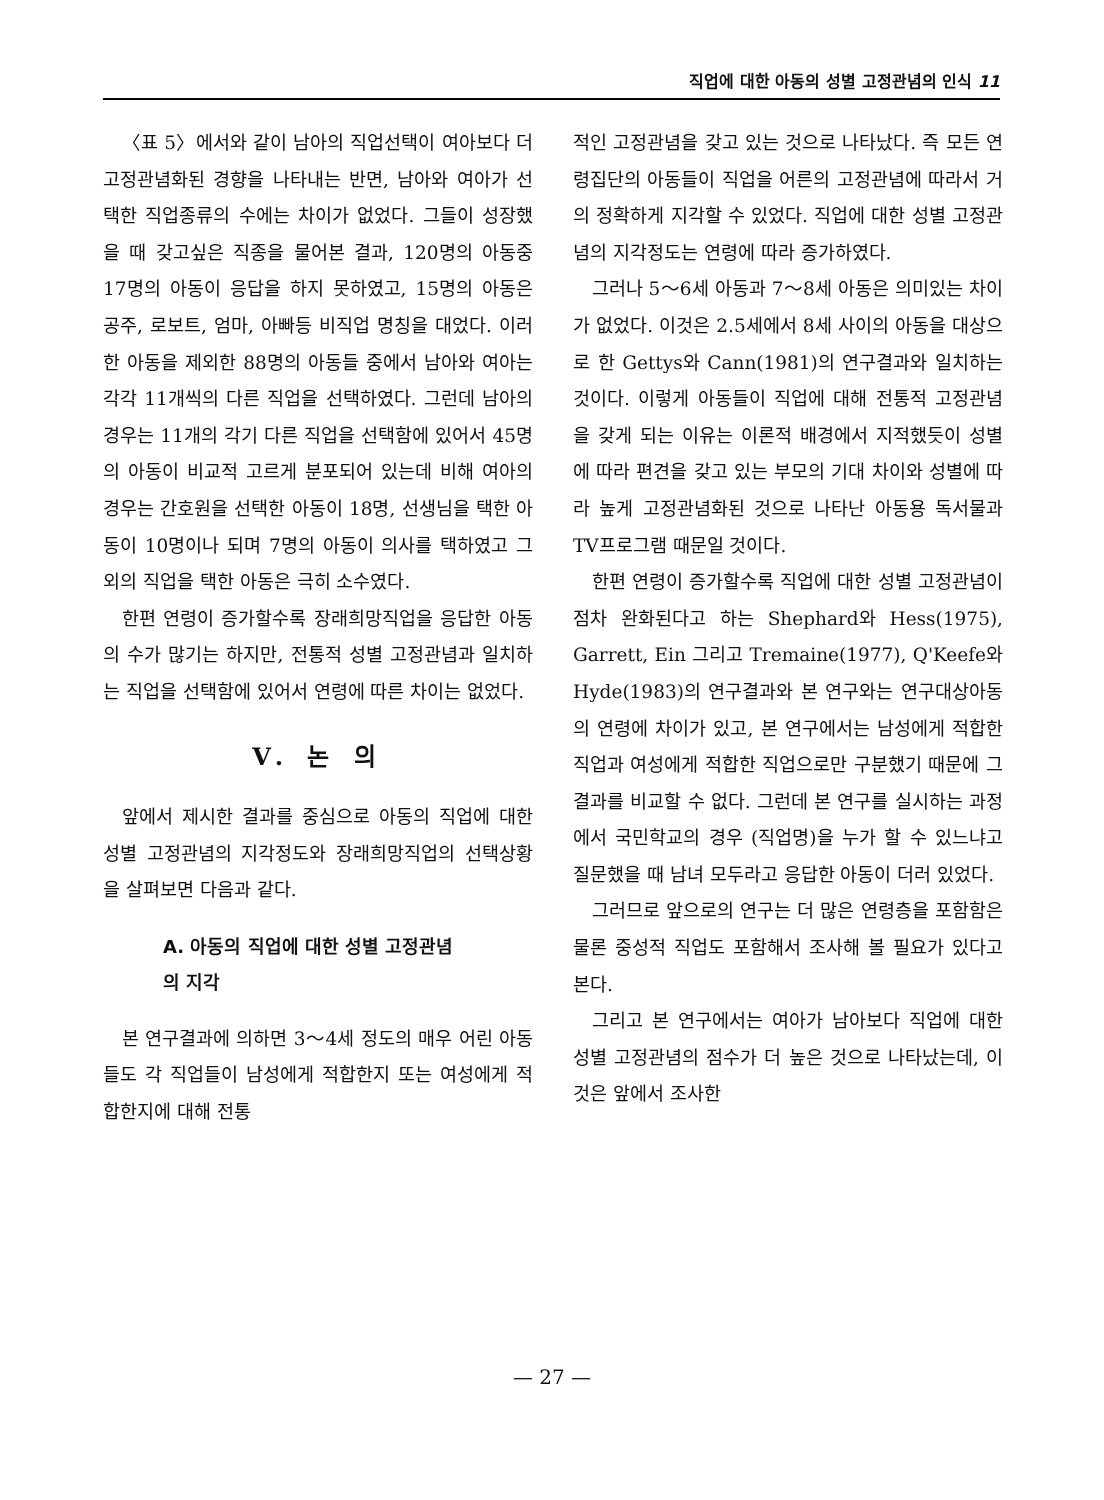직업에 대한 아동의 성별 고정관념의 인식 11
〈표 5〉에서와 같이 남아의 직업선택이 여아보다 더 고정관념화된 경향을 나타내는 반면, 남아와 여아가 선택한 직업종류의 수에는 차이가 없었다. 그들이 성장했을 때 갖고싶은 직종을 물어본 결과, 120명의 아동중 17명의 아동이 응답을 하지 못하였고, 15명의 아동은 공주, 로보트, 엄마, 아빠등 비직업 명칭을 대었다. 이러한 아동을 제외한 88명의 아동들 중에서 남아와 여아는 각각 11개씩의 다른 직업을 선택하였다. 그런데 남아의 경우는 11개의 각기 다른 직업을 선택함에 있어서 45명의 아동이 비교적 고르게 분포되어 있는데 비해 여아의 경우는 간호원을 선택한 아동이 18명, 선생님을 택한 아동이 10명이나 되며 7명의 아동이 의사를 택하였고 그 외의 직업을 택한 아동은 극히 소수였다.
한편 연령이 증가할수록 장래희망직업을 응답한 아동의 수가 많기는 하지만, 전통적 성별 고정관념과 일치하는 직업을 선택함에 있어서 연령에 따른 차이는 없었다.
V. 논 의
앞에서 제시한 결과를 중심으로 아동의 직업에 대한 성별 고정관념의 지각정도와 장래희망직업의 선택상황을 살펴보면 다음과 같다.
A. 아동의 직업에 대한 성별 고정관념
의 지각
본 연구결과에 의하면 3～4세 정도의 매우 어린 아동들도 각 직업들이 남성에게 적합한지 또는 여성에게 적합한지에 대해 전통
적인 고정관념을 갖고 있는 것으로 나타났다. 즉 모든 연령집단의 아동들이 직업을 어른의 고정관념에 따라서 거의 정확하게 지각할 수 있었다. 직업에 대한 성별 고정관념의 지각정도는 연령에 따라 증가하였다.
그러나 5～6세 아동과 7～8세 아동은 의미있는 차이가 없었다. 이것은 2.5세에서 8세 사이의 아동을 대상으로 한 Gettys와 Cann(1981)의 연구결과와 일치하는 것이다. 이렇게 아동들이 직업에 대해 전통적 고정관념을 갖게 되는 이유는 이론적 배경에서 지적했듯이 성별에 따라 편견을 갖고 있는 부모의 기대 차이와 성별에 따라 높게 고정관념화된 것으로 나타난 아동용 독서물과 TV프로그램 때문일 것이다.
한편 연령이 증가할수록 직업에 대한 성별 고정관념이 점차 완화된다고 하는 Shephard와 Hess(1975), Garrett, Ein 그리고 Tremaine(1977), Q'Keefe와 Hyde(1983)의 연구결과와 본 연구와는 연구대상아동의 연령에 차이가 있고, 본 연구에서는 남성에게 적합한 직업과 여성에게 적합한 직업으로만 구분했기 때문에 그 결과를 비교할 수 없다. 그런데 본 연구를 실시하는 과정에서 국민학교의 경우 (직업명)을 누가 할 수 있느냐고 질문했을 때 남녀 모두라고 응답한 아동이 더러 있었다.
그러므로 앞으로의 연구는 더 많은 연령층을 포함함은 물론 중성적 직업도 포함해서 조사해 볼 필요가 있다고 본다.
그리고 본 연구에서는 여아가 남아보다 직업에 대한 성별 고정관념의 점수가 더 높은 것으로 나타났는데, 이것은 앞에서 조사한
— 27 —